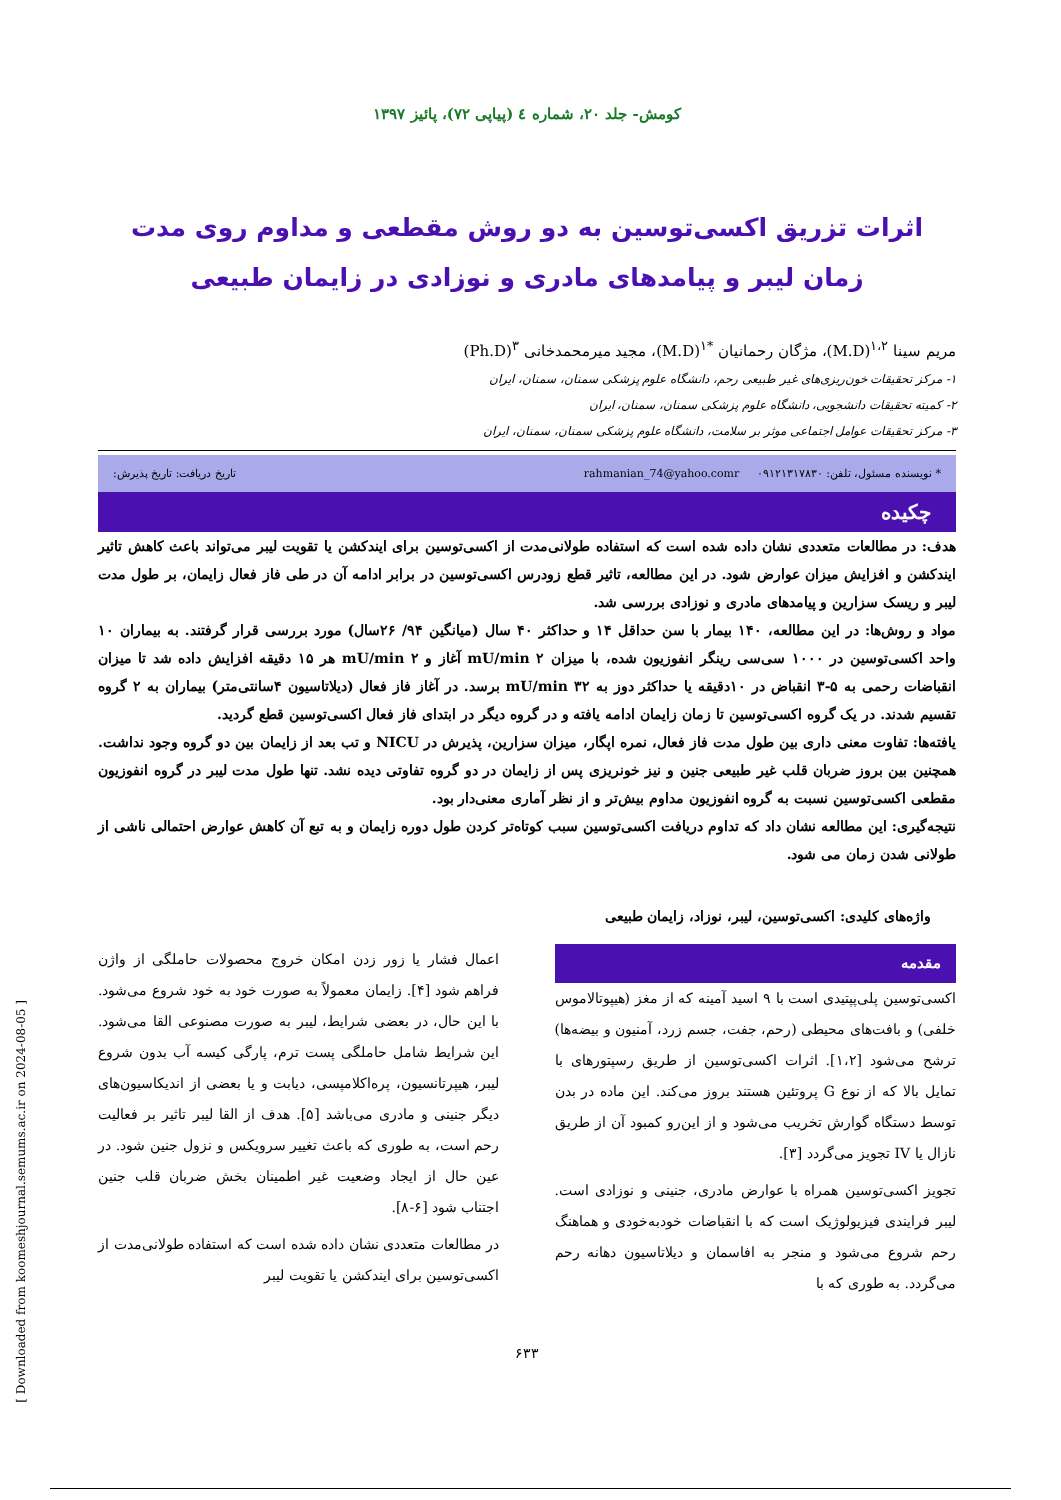کومش- جلد ۲۰، شماره ٤ (پیاپی ۷۲)، پائیز ۱۳۹۷
اثرات تزریق اکسی‌توسین به دو روش مقطعی و مداوم روی مدت زمان لیبر و پیامدهای مادری و نوزادی در زایمان طبیعی
مریم سینا <sup>۱،۲</sup>(M.D)، مژگان رحمانیان <sup>*۱</sup>(M.D)، مجید میرمحمدخانی <sup>۳</sup>(Ph.D)
۱- مرکز تحقیقات خون‌ریزی‌های غیر طبیعی رحم، دانشگاه علوم پزشکی سمنان، سمنان، ایران
۲- کمیته تحقیقات دانشجویی، دانشگاه علوم پزشکی سمنان، سمنان، ایران
۳- مرکز تحقیقات عوامل اجتماعی موثر بر سلامت، دانشگاه علوم پزشکی سمنان، سمنان، ایران
* نویسنده مسئول، تلفن: ۰۹۱۲۱۳۱۷۸۳۰ rahmanian_74@yahoo.comr تاریخ دریافت: تاریخ پذیرش:
چکیده
هدف: در مطالعات متعددی نشان داده شده است که استفاده طولانی‌مدت از اکسی‌توسین برای ایندکشن یا تقویت لیبر می‌تواند باعث کاهش تاثیر ایندکشن و افزایش میزان عوارض شود. در این مطالعه، تاثیر قطع زودرس اکسی‌توسین در برابر ادامه آن در طی فاز فعال زایمان، بر طول مدت لیبر و ریسک سزارین و پیامدهای مادری و نوزادی بررسی شد.
مواد و روش‌ها: در این مطالعه، ۱۴۰ بیمار با سن حداقل ۱۴ و حداکثر ۴۰ سال (میانگین ۹۴/ ۲۶سال) مورد بررسی قرار گرفتند. به بیماران ۱۰ واحد اکسی‌توسین در ۱۰۰۰ سی‌سی رینگر انفوزیون شده، با میزان mU/min ۲ آغاز و mU/min ۲ هر ۱۵ دقیقه افزایش داده شد تا میزان انقباضات رحمی به ۵-۳ انقباض در ۱۰دقیقه یا حداکثر دوز به mU/min ۳۲ برسد. در آغاز فاز فعال (دیلاتاسیون ۴سانتی‌متر) بیماران به ۲ گروه تقسیم شدند. در یک گروه اکسی‌توسین تا زمان زایمان ادامه یافته و در گروه دیگر در ابتدای فاز فعال اکسی‌توسین قطع گردید.
یافته‌ها: تفاوت معنی داری بین طول مدت فاز فعال، نمره اپگار، میزان سزارین، پذیرش در NICU و تب بعد از زایمان بین دو گروه وجود نداشت. همچنین بین بروز ضربان قلب غیر طبیعی جنین و نیز خونریزی پس از زایمان در دو گروه تفاوتی دیده نشد. تنها طول مدت لیبر در گروه انفوزیون مقطعی اکسی‌توسین نسبت به گروه انفوزیون مداوم بیش‌تر و از نظر آماری معنی‌دار بود.
نتیجه‌گیری: این مطالعه نشان داد که تداوم دریافت اکسی‌توسین سبب کوتاه‌تر کردن طول دوره زایمان و به تبع آن کاهش عوارض احتمالی ناشی از طولانی شدن زمان می شود.
واژه‌های کلیدی: اکسی‌توسین، لیبر، نوزاد، زایمان طبیعی
مقدمه
اکسی‌توسین پلی‌پپتیدی است با ۹ اسید آمینه که از مغز (هیپوتالاموس خلفی) و بافت‌های محیطی (رحم، جفت، جسم زرد، آمنیون و بیضه‌ها) ترشح می‌شود [۱،۲]. اثرات اکسی‌توسین از طریق رسپتورهای با تمایل بالا که از نوع G پروتئین هستند بروز می‌کند. این ماده در بدن توسط دستگاه گوارش تخریب می‌شود و از این‌رو کمبود آن از طریق نازال یا IV تجویز می‌گردد [۳].
تجویز اکسی‌توسین همراه با عوارض مادری، جنینی و نوزادی است. لیبر فرایندی فیزیولوژیک است که با انقباضات خودبه‌خودی و هماهنگ رحم شروع می‌شود و منجر به افاسمان و دیلاتاسیون دهانه رحم می‌گردد. به طوری که با
اعمال فشار یا زور زدن امکان خروج محصولات حاملگی از واژن فراهم شود [۴]. زایمان معمولاً به صورت خود به خود شروع می‌شود. با این حال، در بعضی شرایط، لیبر به صورت مصنوعی القا می‌شود. این شرایط شامل حاملگی پست ترم، پارگی کیسه آب بدون شروع لیبر، هیپرتانسیون، پره‌اکلامپسی، دیابت و یا بعضی از اندیکاسیون‌های دیگر جنینی و مادری می‌باشد [۵]. هدف از القا لیبر تاثیر بر فعالیت رحم است، به طوری که باعث تغییر سرویکس و نزول جنین شود. در عین حال از ایجاد وضعیت غیر اطمینان بخش ضربان قلب جنین اجتناب شود [۶-۸].
در مطالعات متعددی نشان داده شده است که استفاده طولانی‌مدت از اکسی‌توسین برای ایندکشن یا تقویت لیبر
۶۳۳
[ Downloaded from koomeshjournal.semums.ac.ir on 2024-08-05 ]